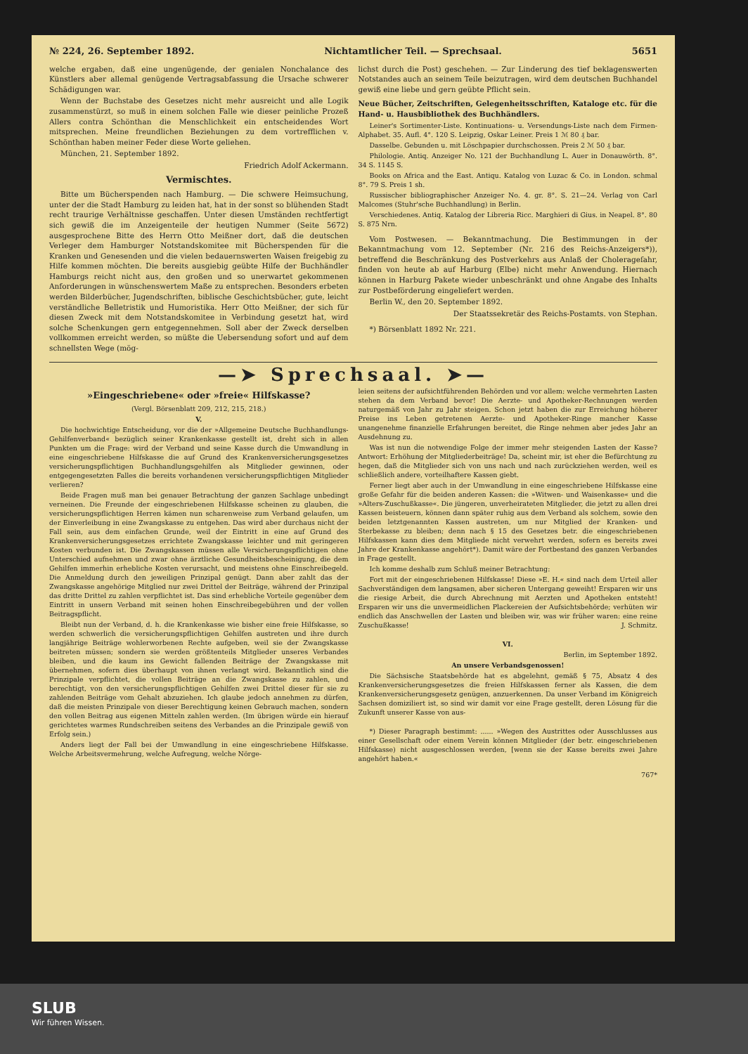№ 224, 26. September 1892. Nichtamtlicher Teil. — Sprechsaal. 5651
welche ergaben, daß eine ungenügende, der genialen Nonchalance des Künstlers aber allemal genügende Vertragsabfassung die Ursache schwerer Schädigungen war.
Wenn der Buchstabe des Gesetzes nicht mehr ausreicht und alle Logik zusammenstürzt, so muß in einem solchen Falle wie dieser peinliche Prozeß Allers contra Schönthan die Menschlichkeit ein entscheidendes Wort mitsprechen. Meine freundlichen Beziehungen zu dem vortrefflichen v. Schönthan haben meiner Feder diese Worte geliehen.
München, 21. September 1892.
Friedrich Adolf Ackermann.
Vermischtes.
Bitte um Bücherspenden nach Hamburg. — Die schwere Heimsuchung, unter der die Stadt Hamburg zu leiden hat, hat in der sonst so blühenden Stadt recht traurige Verhältnisse geschaffen. Unter diesen Umständen rechtfertigt sich gewiß die im Anzeigenteile der heutigen Nummer (Seite 5672) ausgesprochene Bitte des Herrn Otto Meißner dort, daß die deutschen Verleger dem Hamburger Notstandskomitee mit Bücherspenden für die Kranken und Genesenden und die vielen bedauernswerten Waisen freigebig zu Hilfe kommen möchten. Die bereits ausgiebig geübte Hilfe der Buchhändler Hamburgs reicht nicht aus, den großen und so unerwartet gekommenen Anforderungen in wünschenswertem Maße zu entsprechen. Besonders erbeten werden Bilderbücher, Jugendschriften, biblische Geschichtsbücher, gute, leicht verständliche Belletristik und Humoristika. Herr Otto Meißner, der sich für diesen Zweck mit dem Notstandskomitee in Verbindung gesetzt hat, wird solche Schenkungen gern entgegennehmen. Soll aber der Zweck derselben vollkommen erreicht werden, so müßte die Uebersendung sofort und auf dem schnellsten Wege (mög-
lichst durch die Post) geschehen. — Zur Linderung des tief beklagenswerten Notstandes auch an seinem Teile beizutragen, wird dem deutschen Buchhandel gewiß eine liebe und gern geübte Pflicht sein.
Neue Bücher, Zeitschriften, Gelegenheitsschriften, Kataloge etc. für die Hand- u. Hausbibliothek des Buchhändlers.
Leiner's Sortimenter-Liste. Kontinuations- u. Versendungs-Liste nach dem Firmen-Alphabet. 35. Aufl. 4°. 120 S. Leipzig, Oskar Leiner. Preis 1 ℳ 80 ₰ bar.
Dasselbe. Gebunden u. mit Löschpapier durchschossen. Preis 2 ℳ 50 ₰ bar.
Philologie. Antiq. Anzeiger No. 121 der Buchhandlung L. Auer in Donauwörth. 8°. 34 S. 1145 S.
Books on Africa and the East. Antiqu. Katalog von Luzac & Co. in London. schmal 8°. 79 S. Preis 1 sh.
Russischer bibliographischer Anzeiger No. 4. gr. 8°. S. 21—24. Verlag von Carl Malcomes (Stuhr'sche Buchhandlung) in Berlin.
Verschiedenes. Antiq. Katalog der Libreria Ricc. Marghieri di Gius. in Neapel. 8°. 80 S. 875 Nrn.
Vom Postwesen. — Bekanntmachung. Die Bestimmungen in der Bekanntmachung vom 12. September (Nr. 216 des Reichs-Anzeigers*)), betreffend die Beschränkung des Postverkehrs aus Anlaß der Cholerageſahr, finden von heute ab auf Harburg (Elbe) nicht mehr Anwendung. Hiernach können in Harburg Pakete wieder unbeschränkt und ohne Angabe des Inhalts zur Postbeförderung eingeliefert werden.
Berlin W., den 20. September 1892.
Der Staatssekretär des Reichs-Postamts. von Stephan.
*) Börsenblatt 1892 Nr. 221.
—➤ Sprechsaal. ➤—
»Eingeschriebene« oder »freie« Hilfskasse?
(Vergl. Börsenblatt 209, 212, 215, 218.)
V.
Die hochwichtige Entscheidung, vor die der »Allgemeine Deutsche Buchhandlungs-Gehilfenverband« bezüglich seiner Krankenkasse gestellt ist, dreht sich in allen Punkten um die Frage: wird der Verband und seine Kasse durch die Umwandlung in eine eingeschriebene Hilfskasse die auf Grund des Krankenversicherungsgesetzes versicherungspflichtigen Buchhandlungsgehilfen als Mitglieder gewinnen, oder entgegengesetzten Falles die bereits vorhandenen versicherungspflichtigen Mitglieder verlieren?
Beide Fragen muß man bei genauer Betrachtung der ganzen Sachlage unbedingt verneinen. Die Freunde der eingeschriebenen Hilfskasse scheinen zu glauben, die versicherungspflichtigen Herren kämen nun scharenweise zum Verband gelaufen, um der Einverleibung in eine Zwangskasse zu entgehen. Das wird aber durchaus nicht der Fall sein, aus dem einfachen Grunde, weil der Eintritt in eine auf Grund des Krankenversicherungsgesetzes errichtete Zwangskasse leichter und mit geringeren Kosten verbunden ist. Die Zwangskassen müssen alle Versicherungspflichtigen ohne Unterschied aufnehmen und zwar ohne ärztliche Gesundheitsbescheinigung, die dem Gehilfen immerhin erhebliche Kosten verursacht, und meistens ohne Einschreibegeld. Die Anmeldung durch den jeweiligen Prinzipal genügt. Dann aber zahlt das der Zwangskasse angehörige Mitglied nur zwei Drittel der Beiträge, während der Prinzipal das dritte Drittel zu zahlen verpflichtet ist. Das sind erhebliche Vorteile gegenüber dem Eintritt in unsern Verband mit seinen hohen Einschreibegebühren und der vollen Beitragspflicht.
Bleibt nun der Verband, d. h. die Krankenkasse wie bisher eine freie Hilfskasse, so werden schwerlich die versicherungspflichtigen Gehilfen austreten und ihre durch langjährige Beiträge wohlerworbenen Rechte aufgeben, weil sie der Zwangskasse beitreten müssen; sondern sie werden größtenteils Mitglieder unseres Verbandes bleiben, und die kaum ins Gewicht fallenden Beiträge der Zwangskasse mit übernehmen, sofern dies überhaupt von ihnen verlangt wird. Bekanntlich sind die Prinzipale verpflichtet, die vollen Beiträge an die Zwangskasse zu zahlen, und berechtigt, von den versicherungspflichtigen Gehilfen zwei Drittel dieser für sie zu zahlenden Beiträge vom Gehalt abzuziehen. Ich glaube jedoch annehmen zu dürfen, daß die meisten Prinzipale von dieser Berechtigung keinen Gebrauch machen, sondern den vollen Beitrag aus eigenen Mitteln zahlen werden. (Im übrigen würde ein hierauf gerichtetes warmes Rundschreiben seitens des Verbandes an die Prinzipale gewiß von Erfolg sein.)
Anders liegt der Fall bei der Umwandlung in eine eingeschriebene Hilfskasse. Welche Arbeitsvermehrung, welche Aufregung, welche Nörge-
leien seitens der aufsichtführenden Behörden und vor allem: welche vermehrten Lasten stehen da dem Verband bevor! Die Aerzte- und Apotheker-Rechnungen werden naturgemäß von Jahr zu Jahr steigen. Schon jetzt haben die zur Erreichung höherer Preise ins Leben getretenen Aerzte- und Apotheker-Ringe mancher Kasse unangenehme finanzielle Erfahrungen bereitet, die Ringe nehmen aber jedes Jahr an Ausdehnung zu.
Was ist nun die notwendige Folge der immer mehr steigenden Lasten der Kasse? Antwort: Erhöhung der Mitgliederbeiträge! Da, scheint mir, ist eher die Befürchtung zu hegen, daß die Mitglieder sich von uns nach und nach zurückziehen werden, weil es schließlich andere, vorteilhaftere Kassen giebt.
Ferner liegt aber auch in der Umwandlung in eine eingeschriebene Hilfskasse eine große Gefahr für die beiden anderen Kassen: die »Witwen- und Waisenkasse« und die »Alters-Zuschußkasse«. Die jüngeren, unverheirateten Mitglieder, die jetzt zu allen drei Kassen beisteuern, können dann später ruhig aus dem Verband als solchem, sowie den beiden letztgenannten Kassen austreten, um nur Mitglied der Kranken- und Sterbekasse zu bleiben; denn nach § 15 des Gesetzes betr. die eingeschriebenen Hilfskassen kann dies dem Mitgliede nicht verwehrt werden, sofern es bereits zwei Jahre der Krankenkasse angehört*). Damit wäre der Fortbestand des ganzen Verbandes in Frage gestellt.
Ich komme deshalb zum Schluß meiner Betrachtung:
Fort mit der eingeschriebenen Hilfskasse! Diese »E. H.« sind nach dem Urteil aller Sachverständigen dem langsamen, aber sicheren Untergang geweiht! Ersparen wir uns die riesige Arbeit, die durch Abrechnung mit Aerzten und Apotheken entsteht! Ersparen wir uns die unvermeidlichen Plackereien der Aufsichtsbehörde; verhüten wir endlich das Anschwellen der Lasten und bleiben wir, was wir früher waren: eine reine Zuschußkasse! J. Schmitz.
VI.
Berlin, im September 1892.
An unsere Verbandsgenossen!
Die Sächsische Staatsbehörde hat es abgelehnt, gemäß § 75, Absatz 4 des Krankenversicherungsgesetzes die freien Hilfskassen ferner als Kassen, die dem Krankenversicherungsgesetz genügen, anzuerkennen. Da unser Verband im Königreich Sachsen domiziliert ist, so sind wir damit vor eine Frage gestellt, deren Lösung für die Zukunft unserer Kasse von aus-
*) Dieser Paragraph bestimmt: ...... »Wegen des Austrittes oder Ausschlusses aus einer Gesellschaft oder einem Verein können Mitglieder (der betr. eingeschriebenen Hilfskasse) nicht ausgeschlossen werden, [wenn sie der Kasse bereits zwei Jahre angehört haben.«
767*
SLUB
Wir führen Wissen.